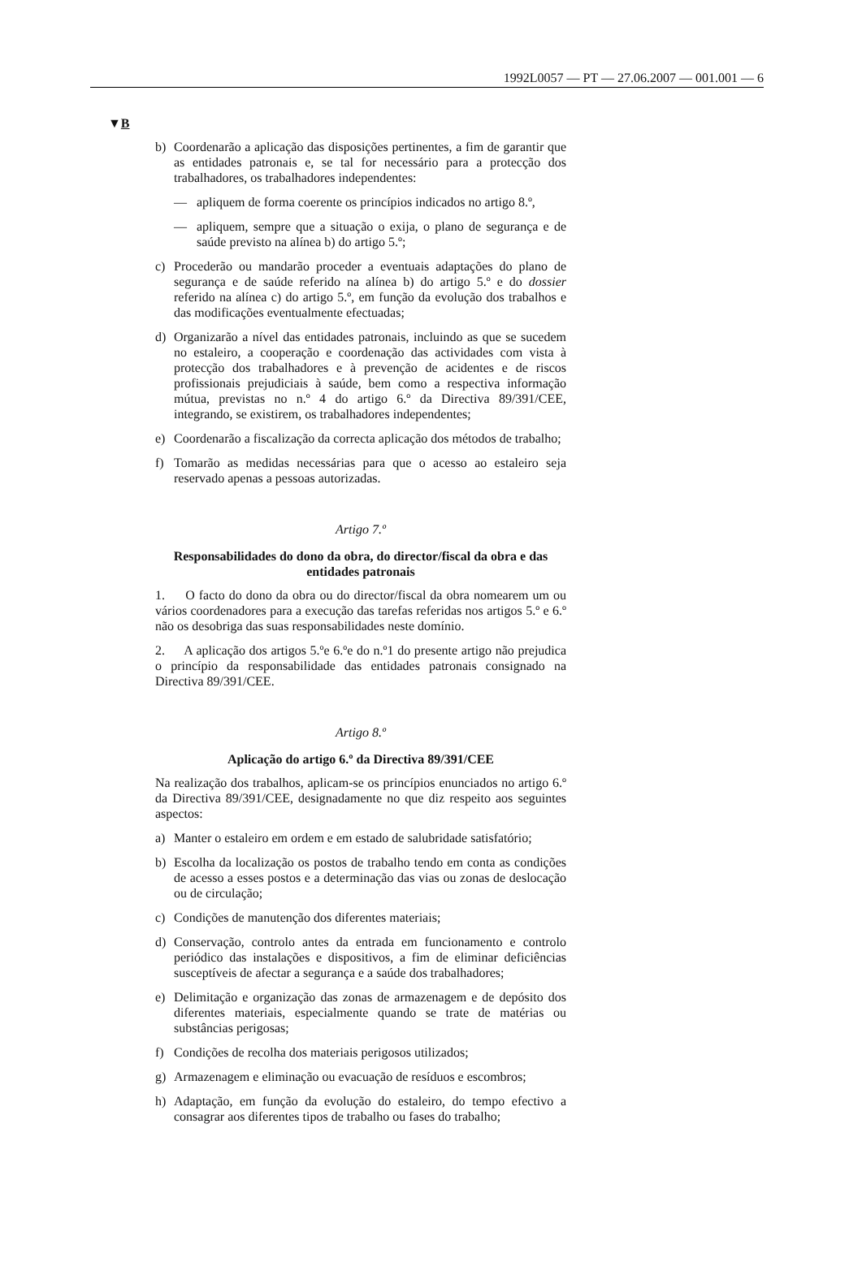1992L0057 — PT — 27.06.2007 — 001.001 — 6
▼B
b) Coordenarão a aplicação das disposições pertinentes, a fim de garantir que as entidades patronais e, se tal for necessário para a protecção dos trabalhadores, os trabalhadores independentes:
— apliquem de forma coerente os princípios indicados no artigo 8.º,
— apliquem, sempre que a situação o exija, o plano de segurança e de saúde previsto na alínea b) do artigo 5.º;
c) Procederão ou mandarão proceder a eventuais adaptações do plano de segurança e de saúde referido na alínea b) do artigo 5.º e do dossier referido na alínea c) do artigo 5.º, em função da evolução dos trabalhos e das modificações eventualmente efectuadas;
d) Organizarão a nível das entidades patronais, incluindo as que se sucedem no estaleiro, a cooperação e coordenação das actividades com vista à protecção dos trabalhadores e à prevenção de acidentes e de riscos profissionais prejudiciais à saúde, bem como a respectiva informação mútua, previstas no n.º 4 do artigo 6.º da Directiva 89/391/CEE, integrando, se existirem, os trabalhadores independentes;
e) Coordenarão a fiscalização da correcta aplicação dos métodos de trabalho;
f) Tomarão as medidas necessárias para que o acesso ao estaleiro seja reservado apenas a pessoas autorizadas.
Artigo 7.º
Responsabilidades do dono da obra, do director/fiscal da obra e das entidades patronais
1. O facto do dono da obra ou do director/fiscal da obra nomearem um ou vários coordenadores para a execução das tarefas referidas nos artigos 5.º e 6.º não os desobriga das suas responsabilidades neste domínio.
2. A aplicação dos artigos 5.ºe 6.ºe do n.º1 do presente artigo não prejudica o princípio da responsabilidade das entidades patronais consignado na Directiva 89/391/CEE.
Artigo 8.º
Aplicação do artigo 6.º da Directiva 89/391/CEE
Na realização dos trabalhos, aplicam-se os princípios enunciados no artigo 6.º da Directiva 89/391/CEE, designadamente no que diz respeito aos seguintes aspectos:
a) Manter o estaleiro em ordem e em estado de salubridade satisfatório;
b) Escolha da localização os postos de trabalho tendo em conta as condições de acesso a esses postos e a determinação das vias ou zonas de deslocação ou de circulação;
c) Condições de manutenção dos diferentes materiais;
d) Conservação, controlo antes da entrada em funcionamento e controlo periódico das instalações e dispositivos, a fim de eliminar deficiências susceptíveis de afectar a segurança e a saúde dos trabalhadores;
e) Delimitação e organização das zonas de armazenagem e de depósito dos diferentes materiais, especialmente quando se trate de matérias ou substâncias perigosas;
f) Condições de recolha dos materiais perigosos utilizados;
g) Armazenagem e eliminação ou evacuação de resíduos e escombros;
h) Adaptação, em função da evolução do estaleiro, do tempo efectivo a consagrar aos diferentes tipos de trabalho ou fases do trabalho;